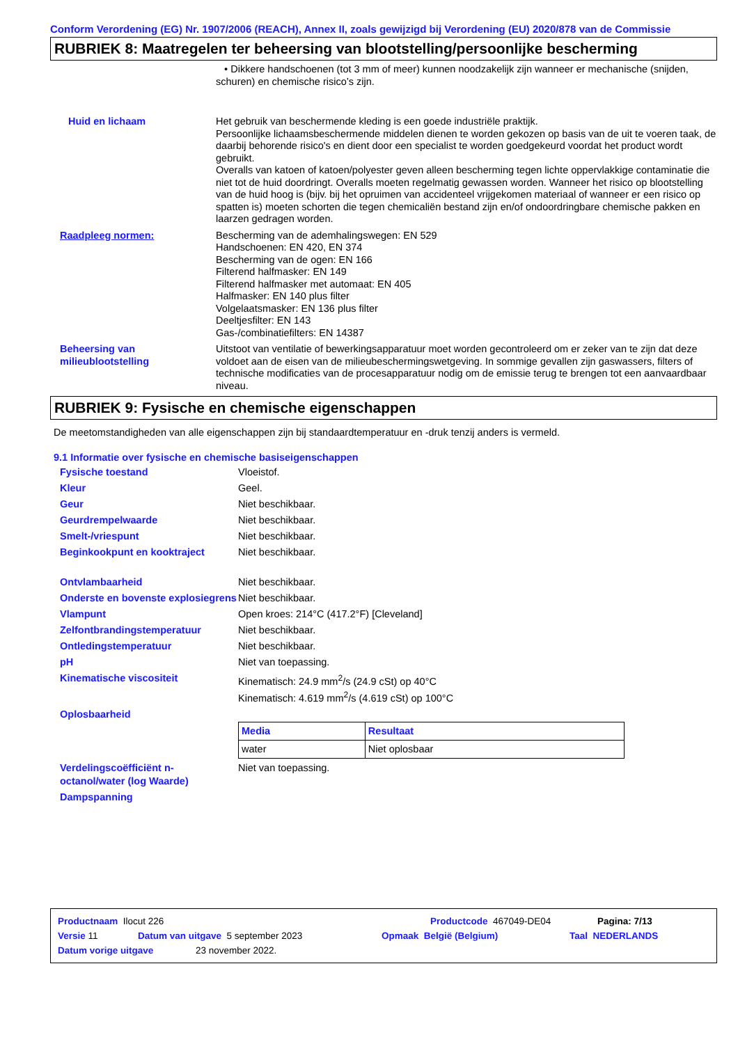Conform Verordening (EG) Nr. 1907/2006 (REACH), Annex II, zoals gewijzigd bij Verordening (EU) 2020/878 van de Commissie
RUBRIEK 8: Maatregelen ter beheersing van blootstelling/persoonlijke bescherming
• Dikkere handschoenen (tot 3 mm of meer) kunnen noodzakelijk zijn wanneer er mechanische (snijden, schuren) en chemische risico’s zijn.
Huid en lichaam Het gebruik van beschermende kleding is een goede industriële praktijk.
Persoonlijke lichaamsbeschermende middelen dienen te worden gekozen op basis van de uit te voeren taak, de daarbij behorende risico's en dient door een specialist te worden goedgekeurd voordat het product wordt gebruikt.
Overalls van katoen of katoen/polyester geven alleen bescherming tegen lichte oppervlakkige contaminatie die niet tot de huid doordringt. Overalls moeten regelmatig gewassen worden. Wanneer het risico op blootstelling van de huid hoog is (bijv. bij het opruimen van accidenteel vrijgekomen materiaal of wanneer er een risico op spatten is) moeten schorten die tegen chemicaliën bestand zijn en/of ondoordringbare chemische pakken en laarzen gedragen worden.
Raadpleeg normen: Bescherming van de ademhalingswegen: EN 529
Handschoenen: EN 420, EN 374
Bescherming van de ogen: EN 166
Filterend halfmasker: EN 149
Filterend halfmasker met automaat: EN 405
Halfmasker: EN 140 plus filter
Volgelaatsmasker: EN 136 plus filter
Deeltjesfilter: EN 143
Gas-/combinatiefilters: EN 14387
Beheersing van milieublootstelling
Uitstoot van ventilatie of bewerkingsapparatuur moet worden gecontroleerd om er zeker van te zijn dat deze voldoet aan de eisen van de milieubeschermingswetgeving. In sommige gevallen zijn gaswassers, filters of technische modificaties van de procesapparatuur nodig om de emissie terug te brengen tot een aanvaardbaar niveau.
RUBRIEK 9: Fysische en chemische eigenschappen
De meetomstandigheden van alle eigenschappen zijn bij standaardtemperatuur en -druk tenzij anders is vermeld.
9.1 Informatie over fysische en chemische basiseigenschappen
Fysische toestand Vloeistof.
Kleur Geel.
Geur Niet beschikbaar.
Geurdrempelwaarde Niet beschikbaar.
Smelt-/vriespunt Niet beschikbaar.
Beginkookpunt en kooktraject Niet beschikbaar.
Ontvlambaarheid Niet beschikbaar.
Onderste en bovenste explosiegrens
Niet beschikbaar.
Vlampunt Open kroes: 214°C (417.2°F) [Cleveland]
Zelfontbrandingstemperatuur Niet beschikbaar.
Ontledingstemperatuur Niet beschikbaar.
pH Niet van toepassing.
Kinematische viscositeit Kinematisch: 24.9 mm<sup>2</sup>/s (24.9 cSt) op 40°C
Kinematisch: 4.619 mm<sup>2</sup>/s (4.619 cSt) op 100°C
Oplosbaarheid
| Media | Resultaat |
| --- | --- |
| water | Niet oplosbaar |
Verdelingscoëfficiënt n-octanol/water (log Waarde)
Niet van toepassing.
Dampspanning
Productnaam Ilocut 226 Productcode 467049-DE04 Pagina: 7/13
Versie 11 Datum van uitgave 5 september 2023 Opmaak België (Belgium) Taal NEDERLANDS
Datum vorige uitgave 23 november 2022.